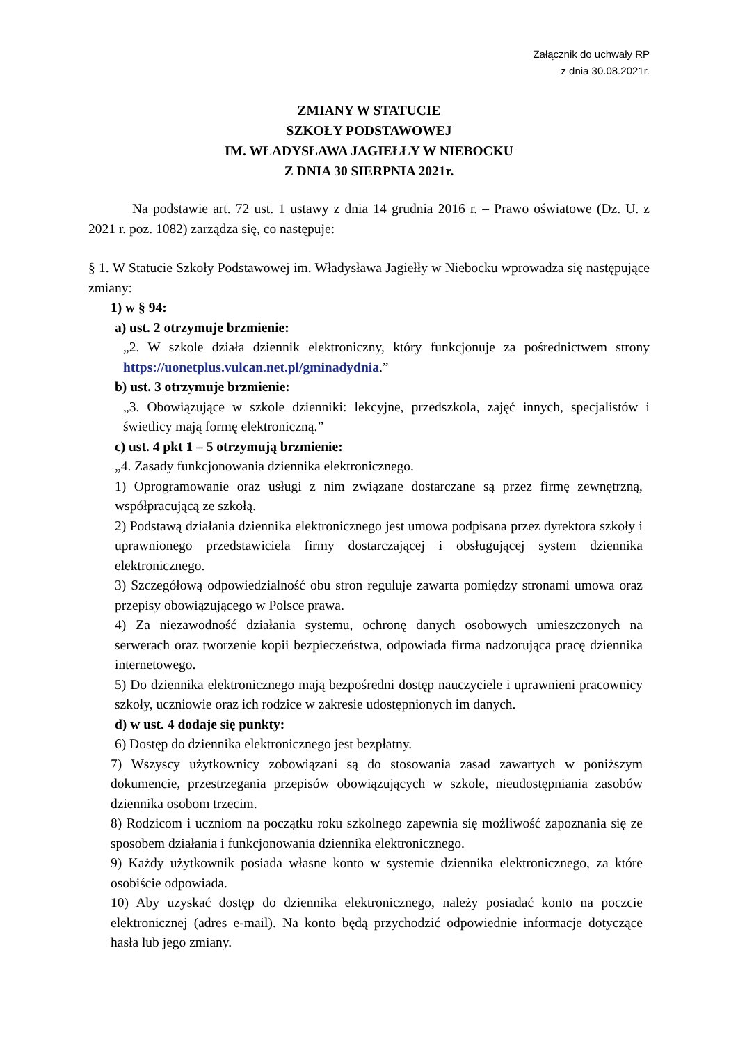Załącznik do uchwały RP
z dnia 30.08.2021r.
ZMIANY W STATUCIE
SZKOŁY PODSTAWOWEJ
IM. WŁADYSŁAWA JAGIEŁŁY W NIEBOCKU
Z DNIA 30 SIERPNIA 2021r.
Na podstawie art. 72 ust. 1 ustawy z dnia 14 grudnia 2016 r. – Prawo oświatowe (Dz. U. z 2021 r. poz. 1082) zarządza się, co następuje:
§ 1. W Statucie Szkoły Podstawowej im. Władysława Jagiełły w Niebocku wprowadza się następujące zmiany:
1) w § 94:
a) ust. 2 otrzymuje brzmienie:
„2. W szkole działa dziennik elektroniczny, który funkcjonuje za pośrednictwem strony https://uonetplus.vulcan.net.pl/gminadydnia.”
b) ust. 3 otrzymuje brzmienie:
„3. Obowiązujące w szkole dzienniki: lekcyjne, przedszkola, zajęć innych, specjalistów i świetlicy mają formę elektroniczną.”
c) ust. 4 pkt 1 – 5 otrzymują brzmienie:
„4. Zasady funkcjonowania dziennika elektronicznego.
1) Oprogramowanie oraz usługi z nim związane dostarczane są przez firmę zewnętrzną, współpracującą ze szkołą.
2) Podstawą działania dziennika elektronicznego jest umowa podpisana przez dyrektora szkoły i uprawnionego przedstawiciela firmy dostarczającej i obsługującej system dziennika elektronicznego.
3) Szczegółową odpowiedzialność obu stron reguluje zawarta pomiędzy stronami umowa oraz przepisy obowiązującego w Polsce prawa.
4) Za niezawodność działania systemu, ochronę danych osobowych umieszczonych na serwerach oraz tworzenie kopii bezpieczeństwa, odpowiada firma nadzorująca pracę dziennika internetowego.
5) Do dziennika elektronicznego mają bezpośredni dostęp nauczyciele i uprawnieni pracownicy szkoły, uczniowie oraz ich rodzice w zakresie udostępnionych im danych.
d) w ust. 4 dodaje się punkty:
6) Dostęp do dziennika elektronicznego jest bezpłatny.
7) Wszyscy użytkownicy zobowiązani są do stosowania zasad zawartych w poniższym dokumencie, przestrzegania przepisów obowiązujących w szkole, nieudostępniania zasobów dziennika osobom trzecim.
8) Rodzicom i uczniom na początku roku szkolnego zapewnia się możliwość zapoznania się ze sposobem działania i funkcjonowania dziennika elektronicznego.
9) Każdy użytkownik posiada własne konto w systemie dziennika elektronicznego, za które osobiście odpowiada.
10) Aby uzyskać dostęp do dziennika elektronicznego, należy posiadać konto na poczcie elektronicznej (adres e-mail). Na konto będą przychodzić odpowiednie informacje dotyczące hasła lub jego zmiany.